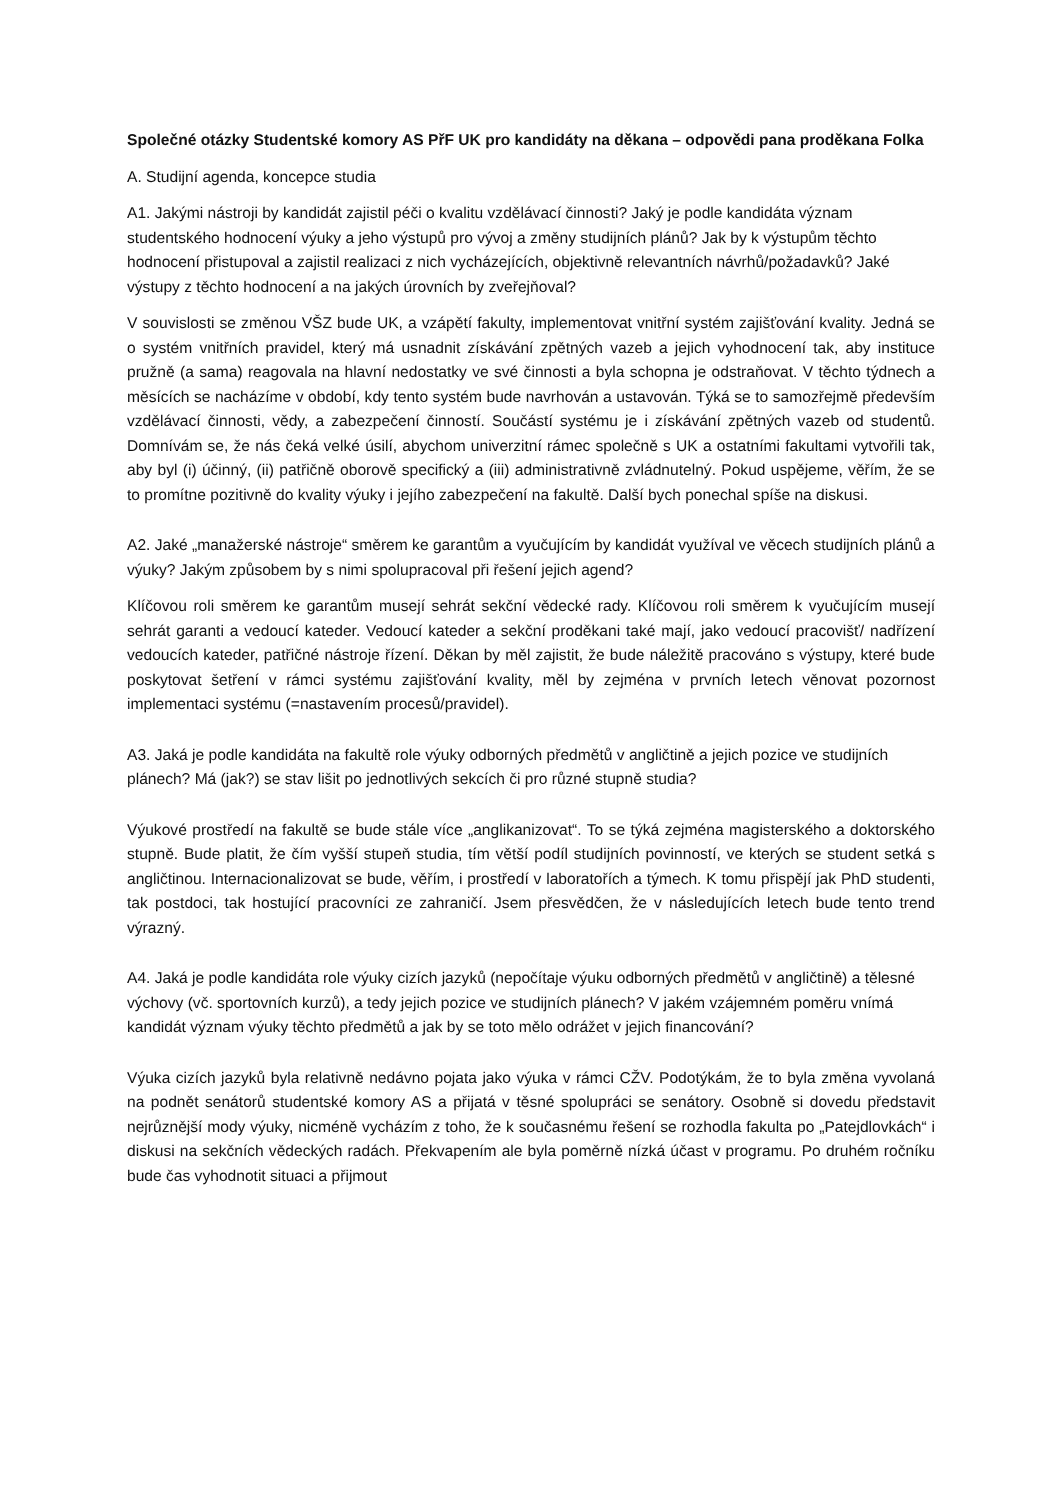Společné otázky Studentské komory AS PřF UK pro kandidáty na děkana – odpovědi pana proděkana Folka
A. Studijní agenda, koncepce studia
A1. Jakými nástroji by kandidát zajistil péči o kvalitu vzdělávací činnosti? Jaký je podle kandidáta význam studentského hodnocení výuky a jeho výstupů pro vývoj a změny studijních plánů? Jak by k výstupům těchto hodnocení přistupoval a zajistil realizaci z nich vycházejících, objektivně relevantních návrhů/požadavků? Jaké výstupy z těchto hodnocení a na jakých úrovních by zveřejňoval?
V souvislosti se změnou VŠZ bude UK, a vzápětí fakulty, implementovat vnitřní systém zajišťování kvality. Jedná se o systém vnitřních pravidel, který má usnadnit získávání zpětných vazeb a jejich vyhodnocení tak, aby instituce pružně (a sama) reagovala na hlavní nedostatky ve své činnosti a byla schopna je odstraňovat. V těchto týdnech a měsících se nacházíme v období, kdy tento systém bude navrhován a ustavován. Týká se to samozřejmě především vzdělávací činnosti, vědy, a zabezpečení činností. Součástí systému je i získávání zpětných vazeb od studentů. Domnívám se, že nás čeká velké úsilí, abychom univerzitní rámec společně s UK a ostatními fakultami vytvořili tak, aby byl (i) účinný, (ii) patřičně oborově specifický a (iii) administrativně zvládnutelný. Pokud uspějeme, věřím, že se to promítne pozitivně do kvality výuky i jejího zabezpečení na fakultě. Další bych ponechal spíše na diskusi.
A2. Jaké „manažerské nástroje“ směrem ke garantům a vyučujícím by kandidát využíval ve věcech studijních plánů a výuky? Jakým způsobem by s nimi spolupracoval při řešení jejich agend?
Klíčovou roli směrem ke garantům musejí sehrát sekční vědecké rady. Klíčovou roli směrem k vyučujícím musejí sehrát garanti a vedoucí kateder. Vedoucí kateder a sekční proděkani také mají, jako vedoucí pracovišť/ nadřízení vedoucích kateder, patřičné nástroje řízení. Děkan by měl zajistit, že bude náležitě pracováno s výstupy, které bude poskytovat šetření v rámci systému zajišťování kvality, měl by zejména v prvních letech věnovat pozornost implementaci systému (=nastavením procesů/pravidel).
A3. Jaká je podle kandidáta na fakultě role výuky odborných předmětů v angličtině a jejich pozice ve studijních plánech? Má (jak?) se stav lišit po jednotlivých sekcích či pro různé stupně studia?
Výukové prostředí na fakultě se bude stále více „anglikanizovat“. To se týká zejména magisterského a doktorského stupně. Bude platit, že čím vyšší stupeň studia, tím větší podíl studijních povinností, ve kterých se student setká s angličtinou. Internacionalizovat se bude, věřím, i prostředí v laboratořích a týmech. K tomu přispějí jak PhD studenti, tak postdoci, tak hostující pracovníci ze zahraničí. Jsem přesvědčen, že v následujících letech bude tento trend výrazný.
A4. Jaká je podle kandidáta role výuky cizích jazyků (nepočítaje výuku odborných předmětů v angličtině) a tělesné výchovy (vč. sportovních kurzů), a tedy jejich pozice ve studijních plánech? V jakém vzájemném poměru vnímá kandidát význam výuky těchto předmětů a jak by se toto mělo odrážet v jejich financování?
Výuka cizích jazyků byla relativně nedávno pojata jako výuka v rámci CŽV. Podotýkám, že to byla změna vyvolaná na podnět senátorů studentské komory AS a přijatá v těsné spolupráci se senátory. Osobně si dovedu představit nejrůznější mody výuky, nicméně vycházím z toho, že k současnému řešení se rozhodla fakulta po „Patejdlovkách“ i diskusi na sekčních vědeckých radách. Překvapením ale byla poměrně nízká účast v programu. Po druhém ročníku bude čas vyhodnotit situaci a přijmout